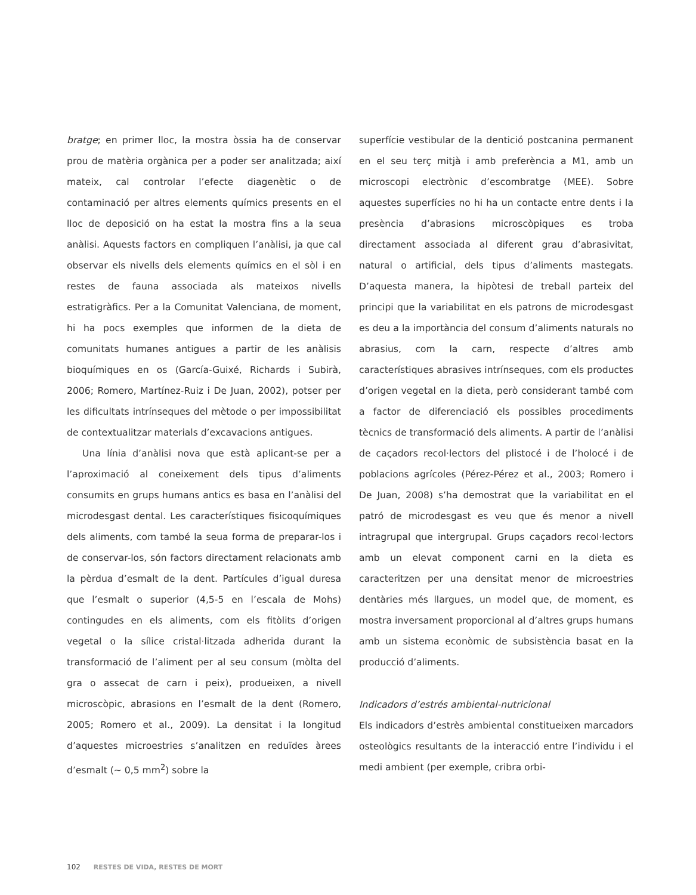bratge; en primer lloc, la mostra òssia ha de conservar prou de matèria orgànica per a poder ser analitzada; així mateix, cal controlar l’efecte diagenètic o de contaminació per altres elements químics presents en el lloc de deposició on ha estat la mostra fins a la seua anàlisi. Aquests factors en compliquen l’anàlisi, ja que cal observar els nivells dels elements químics en el sòl i en restes de fauna associada als mateixos nivells estratigràfics. Per a la Comunitat Valenciana, de moment, hi ha pocs exemples que informen de la dieta de comunitats humanes antigues a partir de les anàlisis bioquímiques en os (García-Guixé, Richards i Subirà, 2006; Romero, Martínez-Ruiz i De Juan, 2002), potser per les dificultats intrínseques del mètode o per impossibilitat de contextualitzar materials d’excavacions antigues.
Una línia d’anàlisi nova que està aplicant-se per a l’aproximació al coneixement dels tipus d’aliments consumits en grups humans antics es basa en l’anàlisi del microdesgast dental. Les característiques fisicoquímiques dels aliments, com també la seua forma de preparar-los i de conservar-los, són factors directament relacionats amb la pèrdua d’esmalt de la dent. Partícules d’igual duresa que l’esmalt o superior (4,5-5 en l’escala de Mohs) contingudes en els aliments, com els fitòlits d’origen vegetal o la sílice cristal·litzada adherida durant la transformació de l’aliment per al seu consum (mòlta del gra o assecat de carn i peix), produeixen, a nivell microscòpic, abrasions en l’esmalt de la dent (Romero, 2005; Romero et al., 2009). La densitat i la longitud d’aquestes microestries s’analitzen en reduïdes àrees d’esmalt (~ 0,5 mm<sup>2</sup>) sobre la
superfície vestibular de la dentició postcanina permanent en el seu terç mitjà i amb preferència a M1, amb un microscopi electrònic d’escombratge (MEE). Sobre aquestes superfícies no hi ha un contacte entre dents i la presència d’abrasions microscòpiques es troba directament associada al diferent grau d’abrasivitat, natural o artificial, dels tipus d’aliments mastegats. D’aquesta manera, la hipòtesi de treball parteix del principi que la variabilitat en els patrons de microdesgast es deu a la importància del consum d’aliments naturals no abrasius, com la carn, respecte d’altres amb característiques abrasives intrínseques, com els productes d’origen vegetal en la dieta, però considerant també com a factor de diferenciació els possibles procediments tècnics de transformació dels aliments. A partir de l’anàlisi de caçadors recol·lectors del plistocé i de l’holocé i de poblacions agrícoles (Pérez-Pérez et al., 2003; Romero i De Juan, 2008) s’ha demostrat que la variabilitat en el patró de microdesgast es veu que és menor a nivell intragrupal que intergrupal. Grups caçadors recol·lectors amb un elevat component carni en la dieta es caracteritzen per una densitat menor de microestries dentàries més llargues, un model que, de moment, es mostra inversament proporcional al d’altres grups humans amb un sistema econòmic de subsistència basat en la producció d’aliments.
Indicadors d’estrés ambiental-nutricional
Els indicadors d’estrès ambiental constitueixen marcadors osteològics resultants de la interacció entre l’individu i el medi ambient (per exemple, cribra orbi-
102 RESTES DE VIDA, RESTES DE MORT